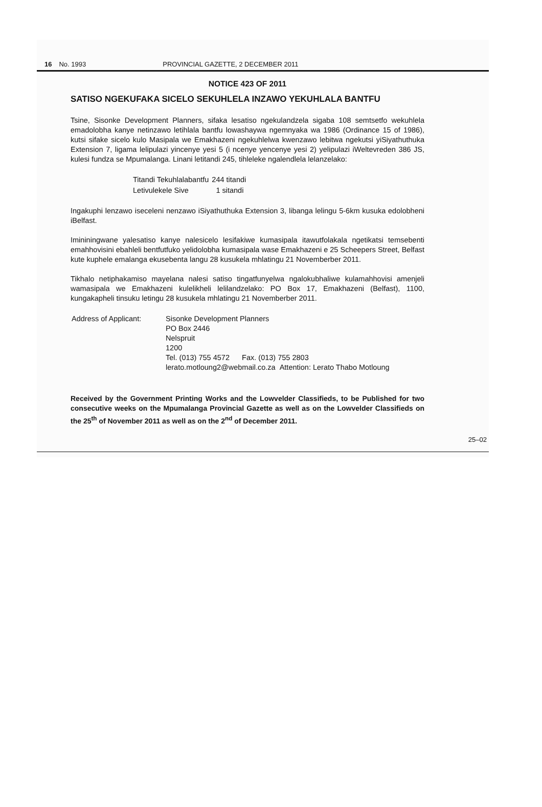16 No. 1993 PROVINCIAL GAZETTE, 2 DECEMBER 2011
NOTICE 423 OF 2011
SATISO NGEKUFAKA SICELO SEKUHLELA INZAWO YEKUHLALA BANTFU
Tsine, Sisonke Development Planners, sifaka lesatiso ngekulandzela sigaba 108 semtsetfo wekuhlela emadolobha kanye netinzawo letihlala bantfu lowashaywa ngemnyaka wa 1986 (Ordinance 15 of 1986), kutsi sifake sicelo kulo Masipala we Emakhazeni ngekuhlelwa kwenzawo lebitwa ngekutsi yiSiyathuthuka Extension 7, ligama lelipulazi yincenye yesi 5 (i ncenye yencenye yesi 2) yelipulazi iWeltevreden 386 JS, kulesi fundza se Mpumalanga. Linani letitandi 245, tihleleke ngalendlela lelanzelako:
| Titandi Tekuhlalabantfu | 244 titandi |
| Letivulekele Sive | 1 sitandi |
Ingakuphi lenzawo iseceleni nenzawo iSiyathuthuka Extension 3, libanga lelingu 5-6km kusuka edolobheni iBelfast.
Imininingwane yalesatiso kanye nalesicelo lesifakiwe kumasipala itawutfolakala ngetikatsi temsebenti emahhovisini ebahleli bentfutfuko yelidolobha kumasipala wase Emakhazeni e 25 Scheepers Street, Belfast kute kuphele emalanga ekusebenta langu 28 kusukela mhlatingu 21 Novemberber 2011.
Tikhalo netiphakamiso mayelana nalesi satiso tingatfunyelwa ngalokubhaliwe kulamahhovisi amenjeli wamasipala we Emakhazeni kulelikheli lelilandzelako: PO Box 17, Emakhazeni (Belfast), 1100, kungakapheli tinsuku letingu 28 kusukela mhlatingu 21 Novemberber 2011.
| Address of Applicant: | Sisonke Development Planners PO Box 2446 Nelspruit 1200 Tel. (013) 755 4572 Fax. (013) 755 2803 lerato.motloung2@webmail.co.za Attention: Lerato Thabo Motloung |
Received by the Government Printing Works and the Lowvelder Classifieds, to be Published for two consecutive weeks on the Mpumalanga Provincial Gazette as well as on the Lowvelder Classifieds on the 25<sup>th</sup> of November 2011 as well as on the 2<sup>nd</sup> of December 2011.
25–02